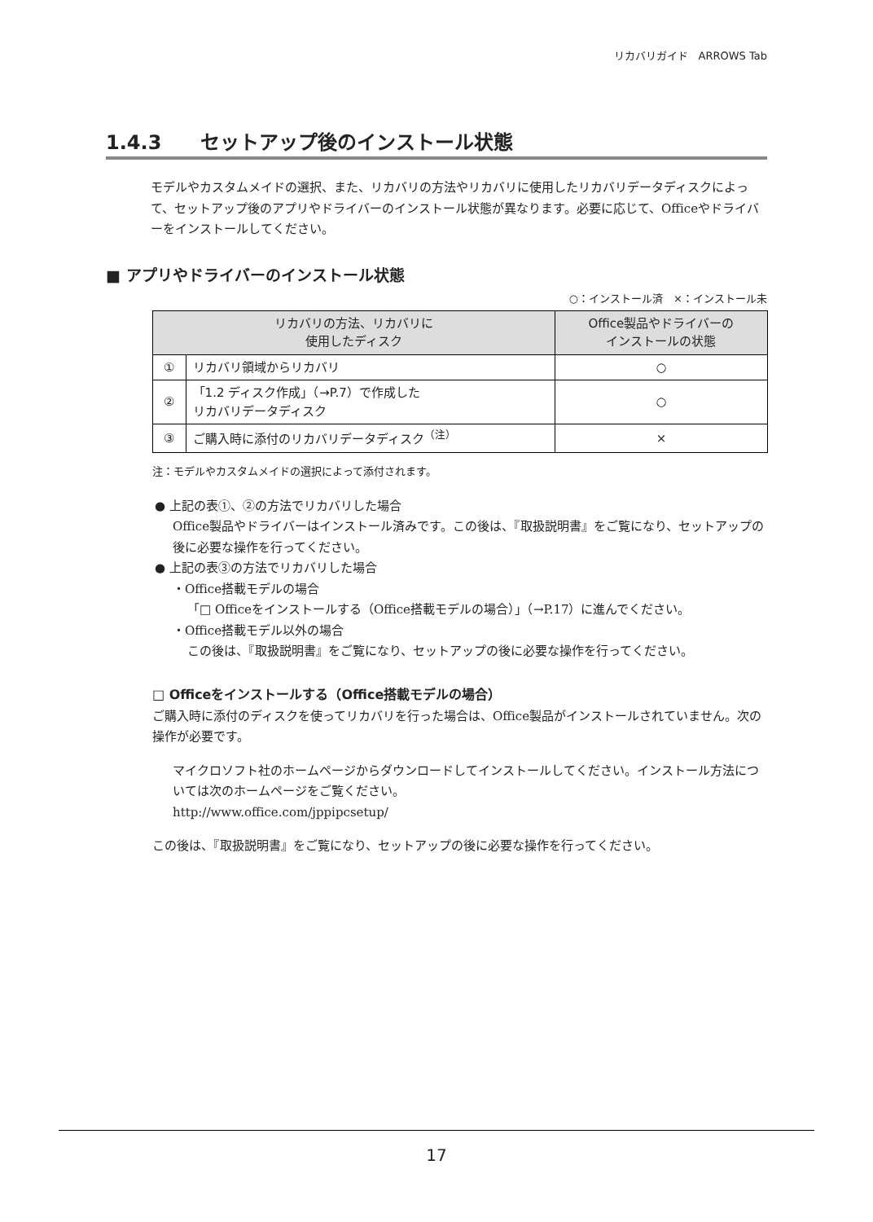リカバリガイド　ARROWS Tab
1.4.3　　セットアップ後のインストール状態
モデルやカスタムメイドの選択、また、リカバリの方法やリカバリに使用したリカバリデータディスクによって、セットアップ後のアプリやドライバーのインストール状態が異なります。必要に応じて、Officeやドライバーをインストールしてください。
■ アプリやドライバーのインストール状態
○：インストール済　×：インストール未
| リカバリの方法、リカバリに 使用したディスク | | Office製品やドライバーの インストールの状態 |
| --- | --- | --- |
| ① | リカバリ領域からリカバリ | ○ |
| ② | 「1.2 ディスク作成」（→P.7）で作成した リカバリデータディスク | ○ |
| ③ | ご購入時に添付のリカバリデータディスク<sup>（注）</sup> | × |
注：モデルやカスタムメイドの選択によって添付されます。
● 上記の表①、②の方法でリカバリした場合
Office製品やドライバーはインストール済みです。この後は、『取扱説明書』をご覧になり、セットアップの後に必要な操作を行ってください。
● 上記の表③の方法でリカバリした場合
・Office搭載モデルの場合
「□ Officeをインストールする（Office搭載モデルの場合）」（→P.17）に進んでください。
・Office搭載モデル以外の場合
この後は、『取扱説明書』をご覧になり、セットアップの後に必要な操作を行ってください。
□ Officeをインストールする（Office搭載モデルの場合）
ご購入時に添付のディスクを使ってリカバリを行った場合は、Office製品がインストールされていません。次の操作が必要です。
マイクロソフト社のホームページからダウンロードしてインストールしてください。インストール方法については次のホームページをご覧ください。
http://www.office.com/jppipcsetup/
この後は、『取扱説明書』をご覧になり、セットアップの後に必要な操作を行ってください。
17